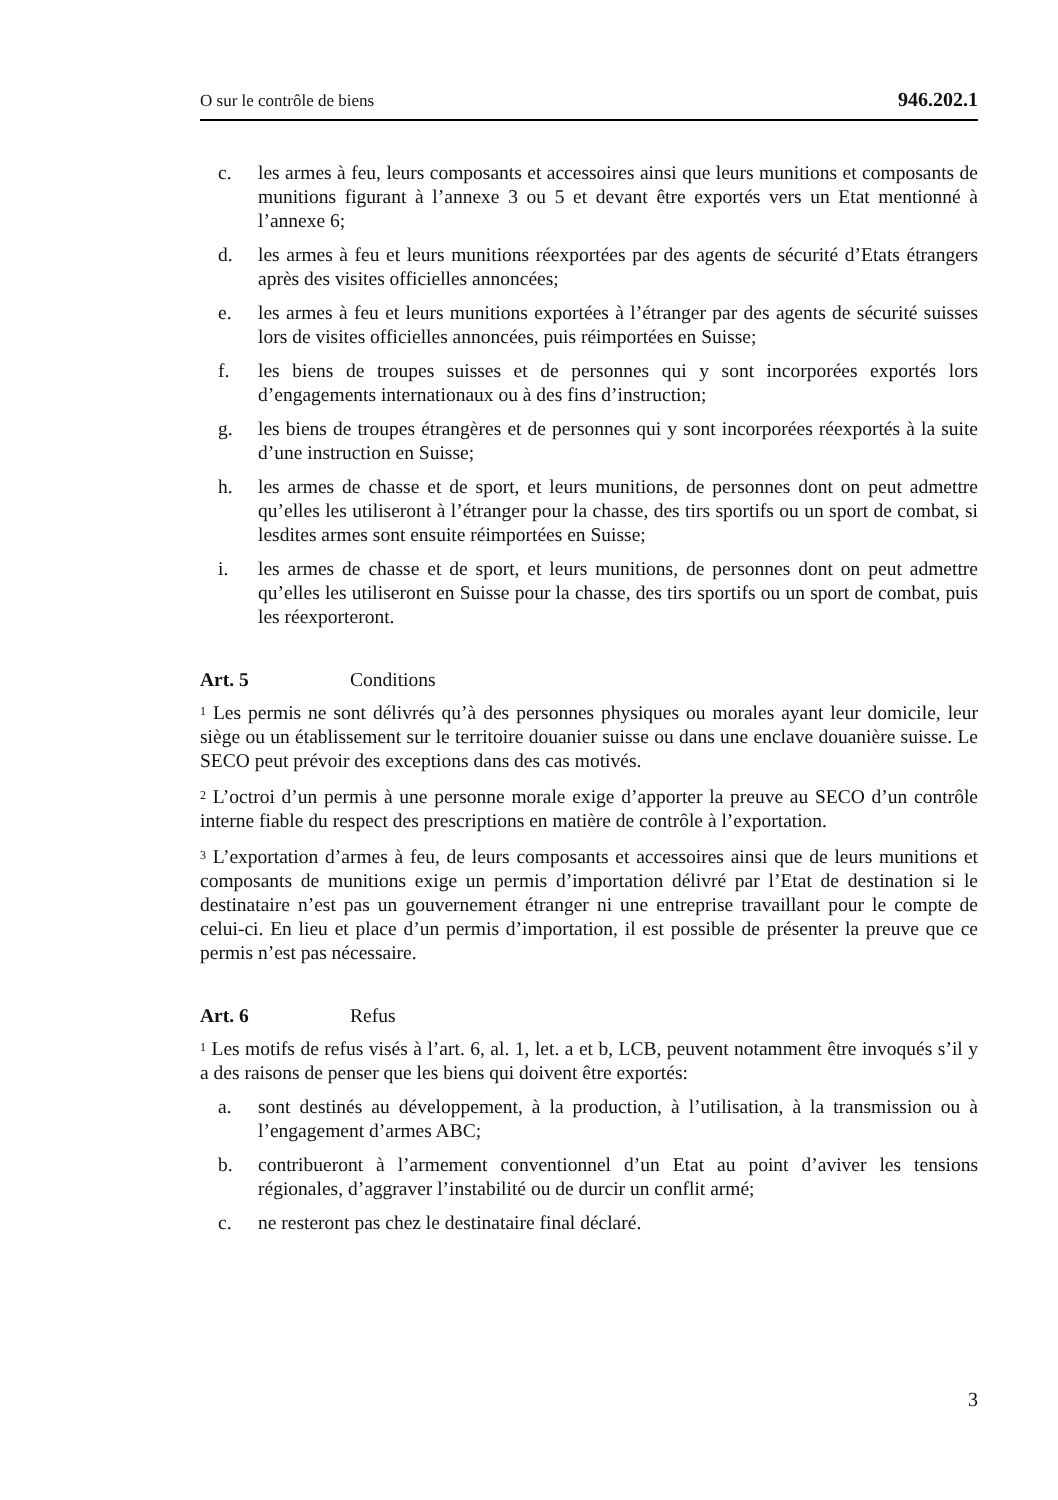O sur le contrôle de biens 946.202.1
c. les armes à feu, leurs composants et accessoires ainsi que leurs munitions et composants de munitions figurant à l’annexe 3 ou 5 et devant être exportés vers un Etat mentionné à l’annexe 6;
d. les armes à feu et leurs munitions réexportées par des agents de sécurité d’Etats étrangers après des visites officielles annoncées;
e. les armes à feu et leurs munitions exportées à l’étranger par des agents de sécurité suisses lors de visites officielles annoncées, puis réimportées en Suisse;
f. les biens de troupes suisses et de personnes qui y sont incorporées exportés lors d’engagements internationaux ou à des fins d’instruction;
g. les biens de troupes étrangères et de personnes qui y sont incorporées réex­portés à la suite d’une instruction en Suisse;
h. les armes de chasse et de sport, et leurs munitions, de personnes dont on peut admettre qu’elles les utiliseront à l’étranger pour la chasse, des tirs sportifs ou un sport de combat, si lesdites armes sont ensuite réimportées en Suisse;
i. les armes de chasse et de sport, et leurs munitions, de personnes dont on peut admettre qu’elles les utiliseront en Suisse pour la chasse, des tirs sportifs ou un sport de combat, puis les réexporteront.
Art. 5 Conditions
<sup>1</sup> Les permis ne sont délivrés qu’à des personnes physiques ou morales ayant leur domicile, leur siège ou un établissement sur le territoire douanier suisse ou dans une enclave douanière suisse. Le SECO peut prévoir des exceptions dans des cas moti­vés.
<sup>2</sup> L’octroi d’un permis à une personne morale exige d’apporter la preuve au SECO d’un contrôle interne fiable du respect des prescriptions en matière de contrôle à l’exportation.
<sup>3</sup> L’exportation d’armes à feu, de leurs composants et accessoires ainsi que de leurs munitions et composants de munitions exige un permis d’importation délivré par l’Etat de destination si le destinataire n’est pas un gouvernement étranger ni une entreprise travaillant pour le compte de celui-ci. En lieu et place d’un permis d’im­portation, il est possible de présenter la preuve que ce permis n’est pas nécessaire.
Art. 6 Refus
<sup>1</sup> Les motifs de refus visés à l’art. 6, al. 1, let. a et b, LCB, peuvent notamment être invoqués s’il y a des raisons de penser que les biens qui doivent être exportés:
a. sont destinés au développement, à la production, à l’utilisation, à la trans­mission ou à l’engagement d’armes ABC;
b. contribueront à l’armement conventionnel d’un Etat au point d’aviver les tensions régionales, d’aggraver l’instabilité ou de durcir un conflit armé;
c. ne resteront pas chez le destinataire final déclaré.
3